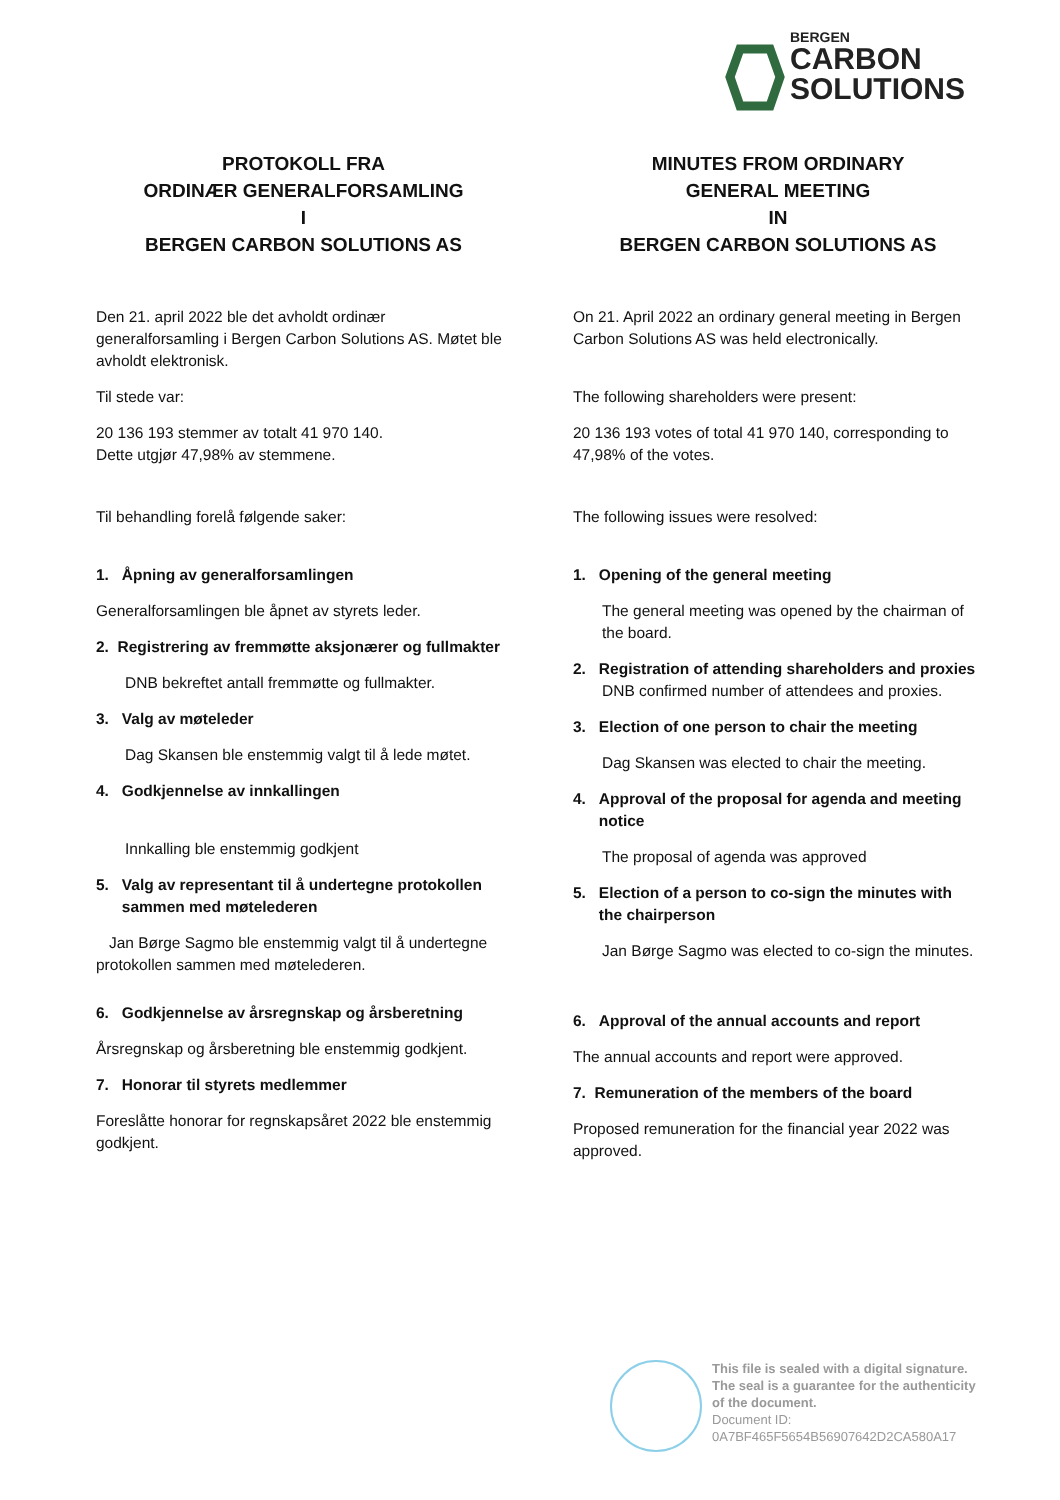BERGEN
CARBON
SOLUTIONS
PROTOKOLL FRA
ORDINÆR GENERALFORSAMLING
I
BERGEN CARBON SOLUTIONS AS
Den 21. april 2022 ble det avholdt ordinær generalforsamling i Bergen Carbon Solutions AS. Møtet ble avholdt elektronisk.
Til stede var:
20 136 193 stemmer av totalt 41 970 140.
Dette utgjør 47,98% av stemmene.
Til behandling forelå følgende saker:
1. Åpning av generalforsamlingen
Generalforsamlingen ble åpnet av styrets leder.
2. Registrering av fremmøtte aksjonærer og fullmakter
DNB bekreftet antall fremmøtte og fullmakter.
3. Valg av møteleder
Dag Skansen ble enstemmig valgt til å lede møtet.
4. Godkjennelse av innkallingen
Innkalling ble enstemmig godkjent
5. Valg av representant til å undertegne protokollen
sammen med møtelederen
Jan Børge Sagmo ble enstemmig valgt til å undertegne protokollen sammen med møtelederen.
6. Godkjennelse av årsregnskap og årsberetning
Årsregnskap og årsberetning ble enstemmig godkjent.
7. Honorar til styrets medlemmer
Foreslåtte honorar for regnskapsåret 2022 ble enstemmig godkjent.
MINUTES FROM ORDINARY
GENERAL MEETING
IN
BERGEN CARBON SOLUTIONS AS
On 21. April 2022 an ordinary general meeting in Bergen Carbon Solutions AS was held electronically.
The following shareholders were present:
20 136 193 votes of total 41 970 140, corresponding to 47,98% of the votes.
The following issues were resolved:
1. Opening of the general meeting
The general meeting was opened by the chairman of the board.
2. Registration of attending shareholders and proxies
DNB confirmed number of attendees and proxies.
3. Election of one person to chair the meeting
Dag Skansen was elected to chair the meeting.
4. Approval of the proposal for agenda and meeting
notice
The proposal of agenda was approved
5. Election of a person to co-sign the minutes with
the chairperson
Jan Børge Sagmo was elected to co-sign the minutes.
6. Approval of the annual accounts and report
The annual accounts and report were approved.
7. Remuneration of the members of the board
Proposed remuneration for the financial year 2022 was approved.
This file is sealed with a digital signature.
The seal is a guarantee for the authenticity
of the document.
Document ID:
0A7BF465F5654B56907642D2CA580A17